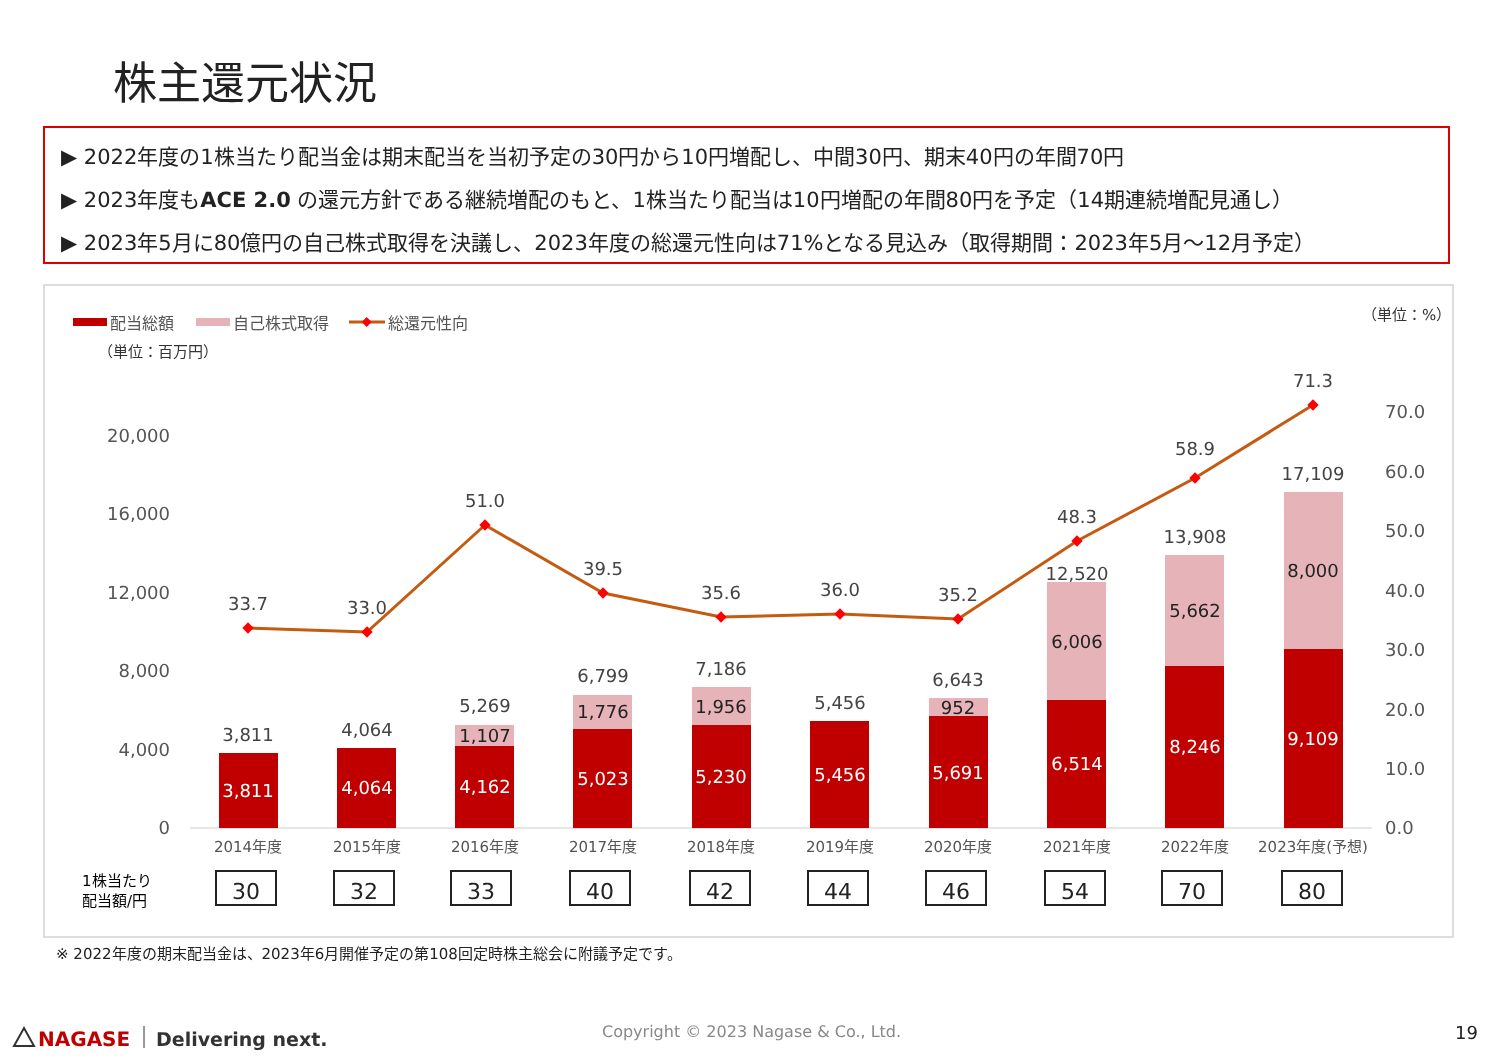株主還元状況
▶ 2022年度の1株当たり配当金は期末配当を当初予定の30円から10円増配し、中間30円、期末40円の年間70円
▶ 2023年度もACE 2.0 の還元方針である継続増配のもと、1株当たり配当は10円増配の年間80円を予定（14期連続増配見通し）
▶ 2023年5月に80億円の自己株式取得を決議し、2023年度の総還元性向は71%となる見込み（取得期間：2023年5月～12月予定）
配当総額
自己株式取得
総還元性向
（単位：百万円）
（単位：%）
0
4,000
8,000
12,000
16,000
20,000
0.0
10.0
20.0
30.0
40.0
50.0
60.0
70.0
3,811
4,064
4,162
5,023
5,230
5,456
5,691
6,514
8,246
9,109
1,107
1,776
1,956
952
6,006
5,662
8,000
3,811
4,064
5,269
6,799
7,186
5,456
6,643
12,520
13,908
17,109
33.7
33.0
51.0
39.5
35.6
36.0
35.2
48.3
58.9
71.3
2014年度
2015年度
2016年度
2017年度
2018年度
2019年度
2020年度
2021年度
2022年度
2023年度(予想)
1株当たり
配当額/円
30
32
33
40
42
44
46
54
70
80
NAGASE
Delivering next.
※ 2022年度の期末配当金は、2023年6月開催予定の第108回定時株主総会に附議予定です。
Copyright © 2023 Nagase & Co., Ltd.
19